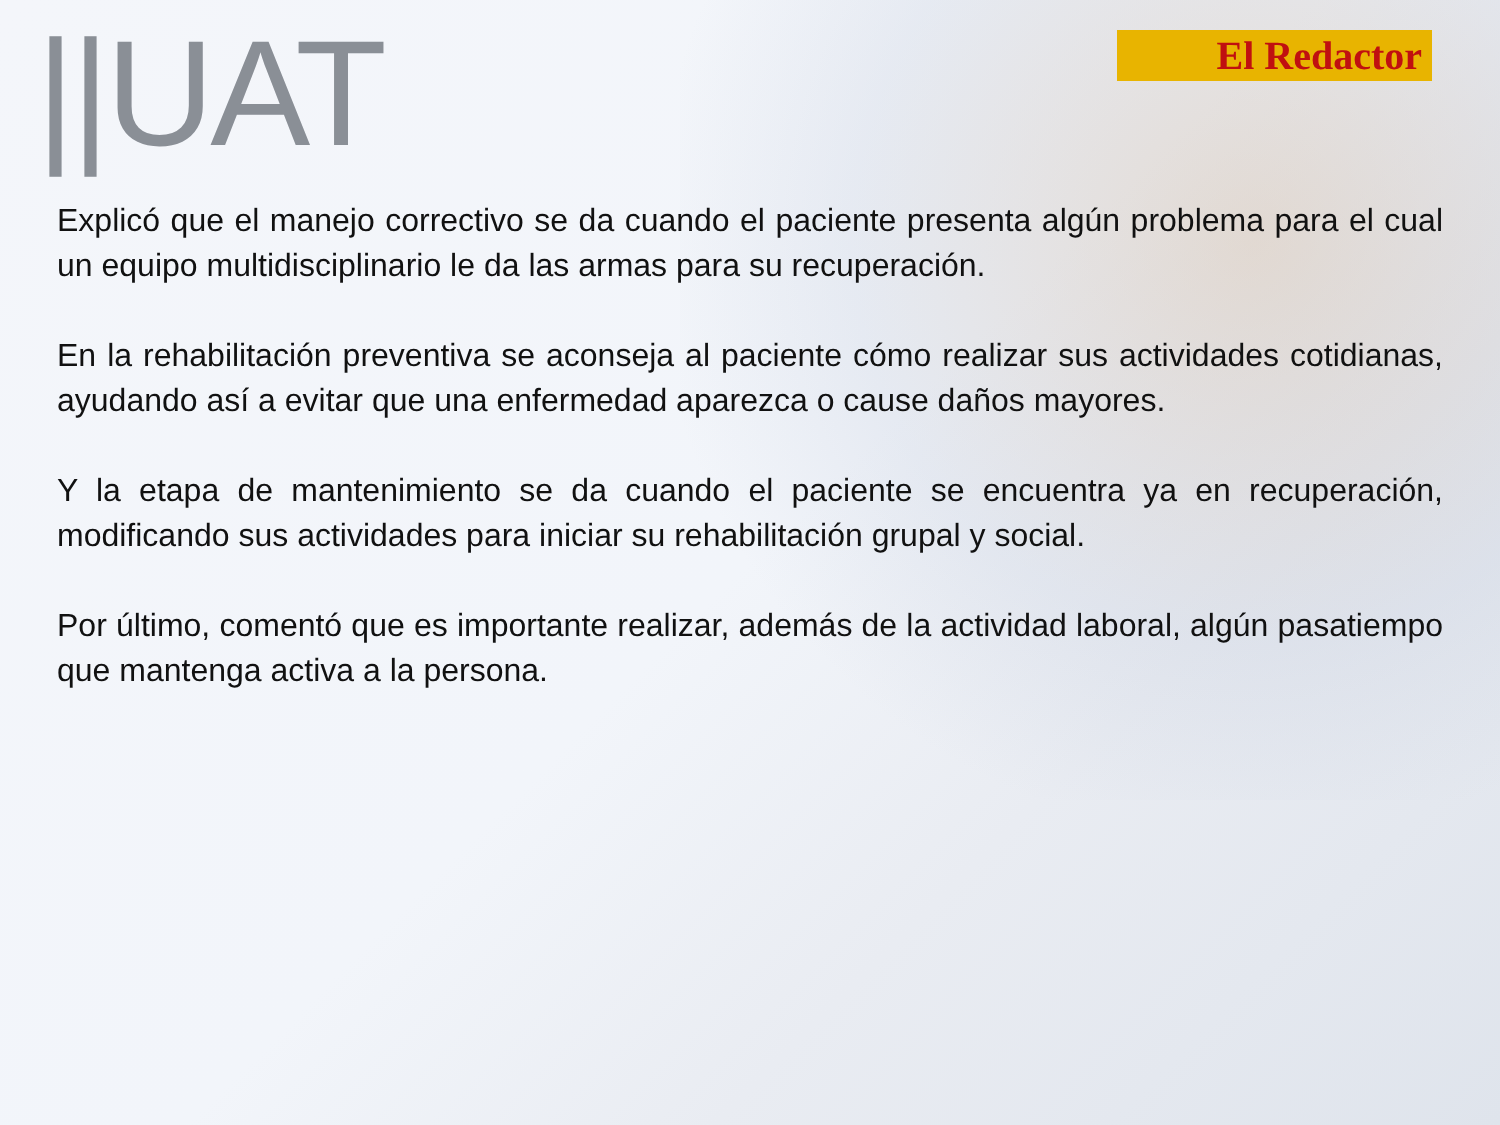||UAT
El Redactor
Explicó que el manejo correctivo se da cuando el paciente presenta algún problema para el cual un equipo multidisciplinario le da las armas para su recuperación.
En la rehabilitación preventiva se aconseja al paciente cómo realizar sus actividades cotidianas, ayudando así a evitar que una enfermedad aparezca o cause daños mayores.
Y la etapa de mantenimiento se da cuando el paciente se encuentra ya en recuperación, modificando sus actividades para iniciar su rehabilitación grupal y social.
Por último, comentó que es importante realizar, además de la actividad laboral, algún pasatiempo que mantenga activa a la persona.